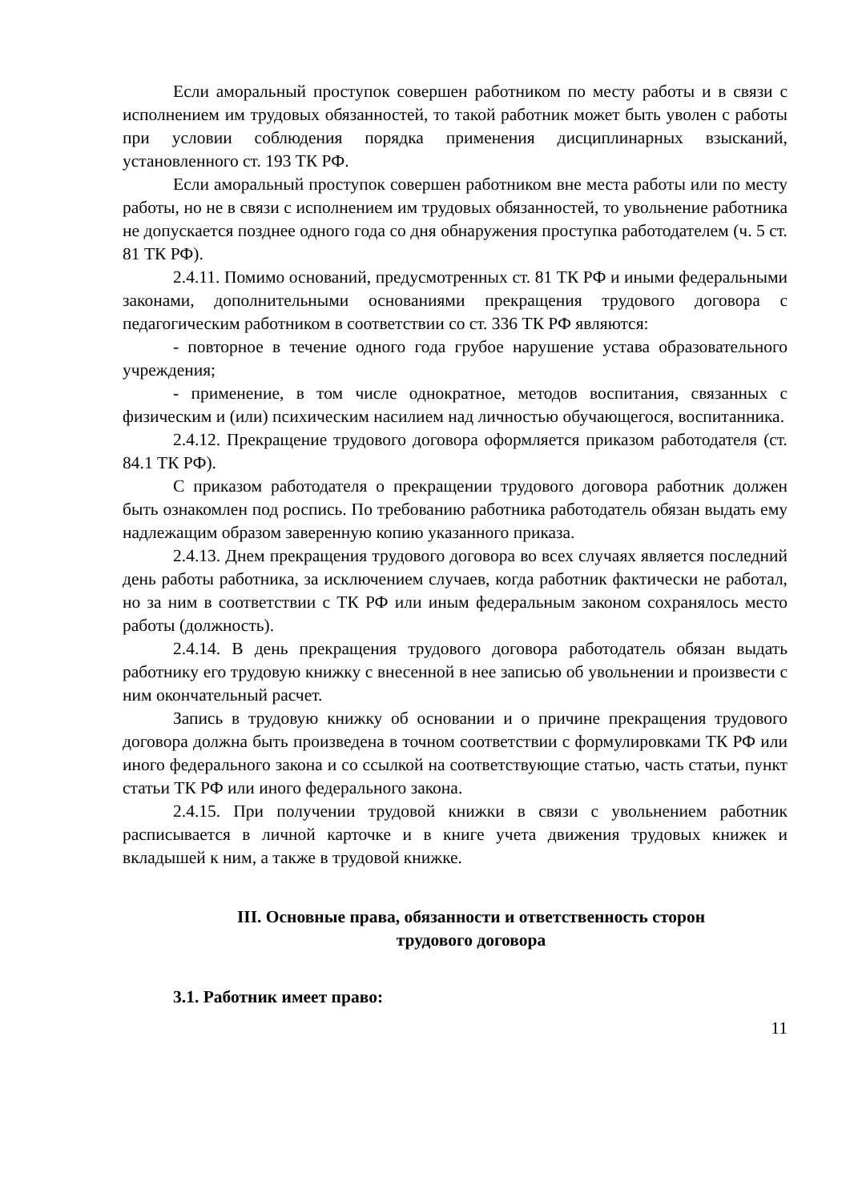Если аморальный проступок совершен работником по месту работы и в связи с исполнением им трудовых обязанностей, то такой работник может быть уволен с работы при условии соблюдения порядка применения дисциплинарных взысканий, установленного ст. 193 ТК РФ.
Если аморальный проступок совершен работником вне места работы или по месту работы, но не в связи с исполнением им трудовых обязанностей, то увольнение работника не допускается позднее одного года со дня обнаружения проступка работодателем (ч. 5 ст. 81 ТК РФ).
2.4.11. Помимо оснований, предусмотренных ст. 81 ТК РФ и иными федеральными законами, дополнительными основаниями прекращения трудового договора с педагогическим работником в соответствии со ст. 336 ТК РФ являются:
- повторное в течение одного года грубое нарушение устава образовательного учреждения;
- применение, в том числе однократное, методов воспитания, связанных с физическим и (или) психическим насилием над личностью обучающегося, воспитанника.
2.4.12. Прекращение трудового договора оформляется приказом работодателя (ст. 84.1 ТК РФ).
С приказом работодателя о прекращении трудового договора работник должен быть ознакомлен под роспись. По требованию работника работодатель обязан выдать ему надлежащим образом заверенную копию указанного приказа.
2.4.13. Днем прекращения трудового договора во всех случаях является последний день работы работника, за исключением случаев, когда работник фактически не работал, но за ним в соответствии с ТК РФ или иным федеральным законом сохранялось место работы (должность).
2.4.14. В день прекращения трудового договора работодатель обязан выдать работнику его трудовую книжку с внесенной в нее записью об увольнении и произвести с ним окончательный расчет.
Запись в трудовую книжку об основании и о причине прекращения трудового договора должна быть произведена в точном соответствии с формулировками ТК РФ или иного федерального закона и со ссылкой на соответствующие статью, часть статьи, пункт статьи ТК РФ или иного федерального закона.
2.4.15. При получении трудовой книжки в связи с увольнением работник расписывается в личной карточке и в книге учета движения трудовых книжек и вкладышей к ним, а также в трудовой книжке.
III. Основные права, обязанности и ответственность сторон
трудового договора
3.1. Работник имеет право:
11